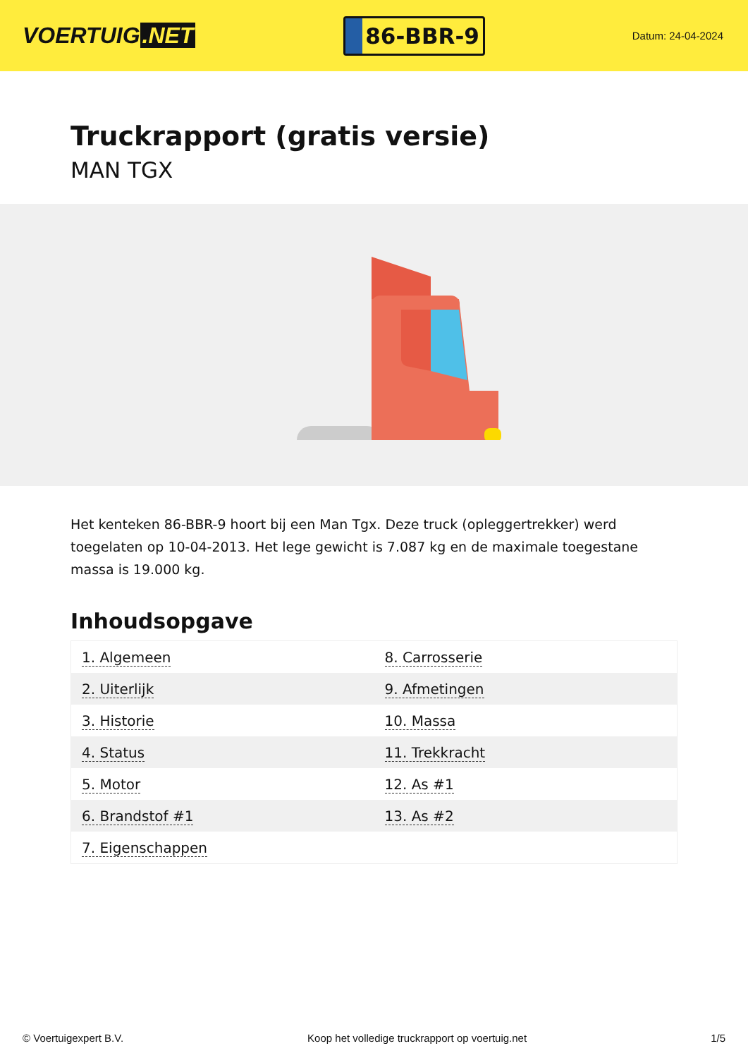VOERTUIG.NET
86-BBR-9
Datum: 24-04-2024
Truckrapport (gratis versie)
MAN TGX
Het kenteken 86-BBR-9 hoort bij een Man Tgx. Deze truck (opleggertrekker) werd toegelaten op 10-04-2013. Het lege gewicht is 7.087 kg en de maximale toegestane massa is 19.000 kg.
Inhoudsopgave
| 1. Algemeen | 8. Carrosserie |
| 2. Uiterlijk | 9. Afmetingen |
| 3. Historie | 10. Massa |
| 4. Status | 11. Trekkracht |
| 5. Motor | 12. As #1 |
| 6. Brandstof #1 | 13. As #2 |
| 7. Eigenschappen | |
© Voertuigexpert B.V. Koop het volledige truckrapport op voertuig.net 1/5